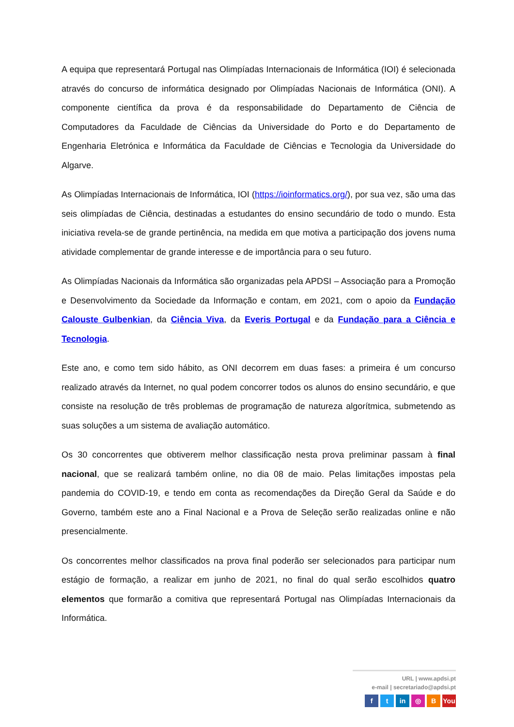A equipa que representará Portugal nas Olimpíadas Internacionais de Informática (IOI) é selecionada através do concurso de informática designado por Olimpíadas Nacionais de Informática (ONI). A componente científica da prova é da responsabilidade do Departamento de Ciência de Computadores da Faculdade de Ciências da Universidade do Porto e do Departamento de Engenharia Eletrónica e Informática da Faculdade de Ciências e Tecnologia da Universidade do Algarve.
As Olimpíadas Internacionais de Informática, IOI (https://ioinformatics.org/), por sua vez, são uma das seis olimpíadas de Ciência, destinadas a estudantes do ensino secundário de todo o mundo. Esta iniciativa revela-se de grande pertinência, na medida em que motiva a participação dos jovens numa atividade complementar de grande interesse e de importância para o seu futuro.
As Olimpíadas Nacionais da Informática são organizadas pela APDSI – Associação para a Promoção e Desenvolvimento da Sociedade da Informação e contam, em 2021, com o apoio da Fundação Calouste Gulbenkian, da Ciência Viva, da Everis Portugal e da Fundação para a Ciência e Tecnologia.
Este ano, e como tem sido hábito, as ONI decorrem em duas fases: a primeira é um concurso realizado através da Internet, no qual podem concorrer todos os alunos do ensino secundário, e que consiste na resolução de três problemas de programação de natureza algorítmica, submetendo as suas soluções a um sistema de avaliação automático.
Os 30 concorrentes que obtiverem melhor classificação nesta prova preliminar passam à final nacional, que se realizará também online, no dia 08 de maio. Pelas limitações impostas pela pandemia do COVID-19, e tendo em conta as recomendações da Direção Geral da Saúde e do Governo, também este ano a Final Nacional e a Prova de Seleção serão realizadas online e não presencialmente.
Os concorrentes melhor classificados na prova final poderão ser selecionados para participar num estágio de formação, a realizar em junho de 2021, no final do qual serão escolhidos quatro elementos que formarão a comitiva que representará Portugal nas Olimpíadas Internacionais da Informática.
URL | www.apdsi.pt
e-mail | secretariado@apdsi.pt
ft in ◎ B You